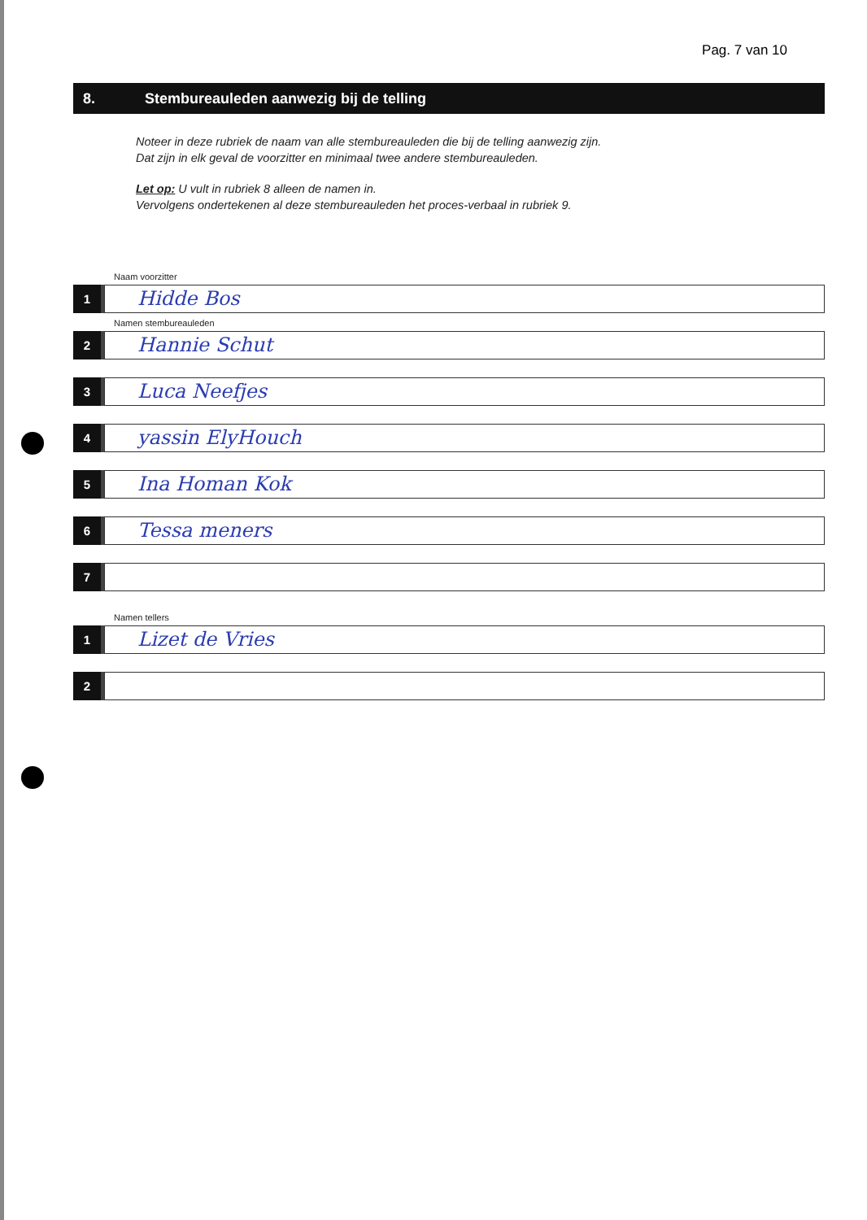Pag. 7 van 10
8.
Stembureauleden aanwezig bij de telling
Noteer in deze rubriek de naam van alle stembureauleden die bij de telling aanwezig zijn.
Dat zijn in elk geval de voorzitter en minimaal twee andere stembureauleden.
Let op: U vult in rubriek 8 alleen de namen in.
Vervolgens ondertekenen al deze stembureauleden het proces-verbaal in rubriek 9.
Naam voorzitter
1
Hidde Bos
Namen stembureauleden
2
Hannie Schut
3
Luca Neefjes
4
yassin ElyHouch
5
Ina Homan Kok
6
Tessa meners
7
Namen tellers
1
Lizet de Vries
2